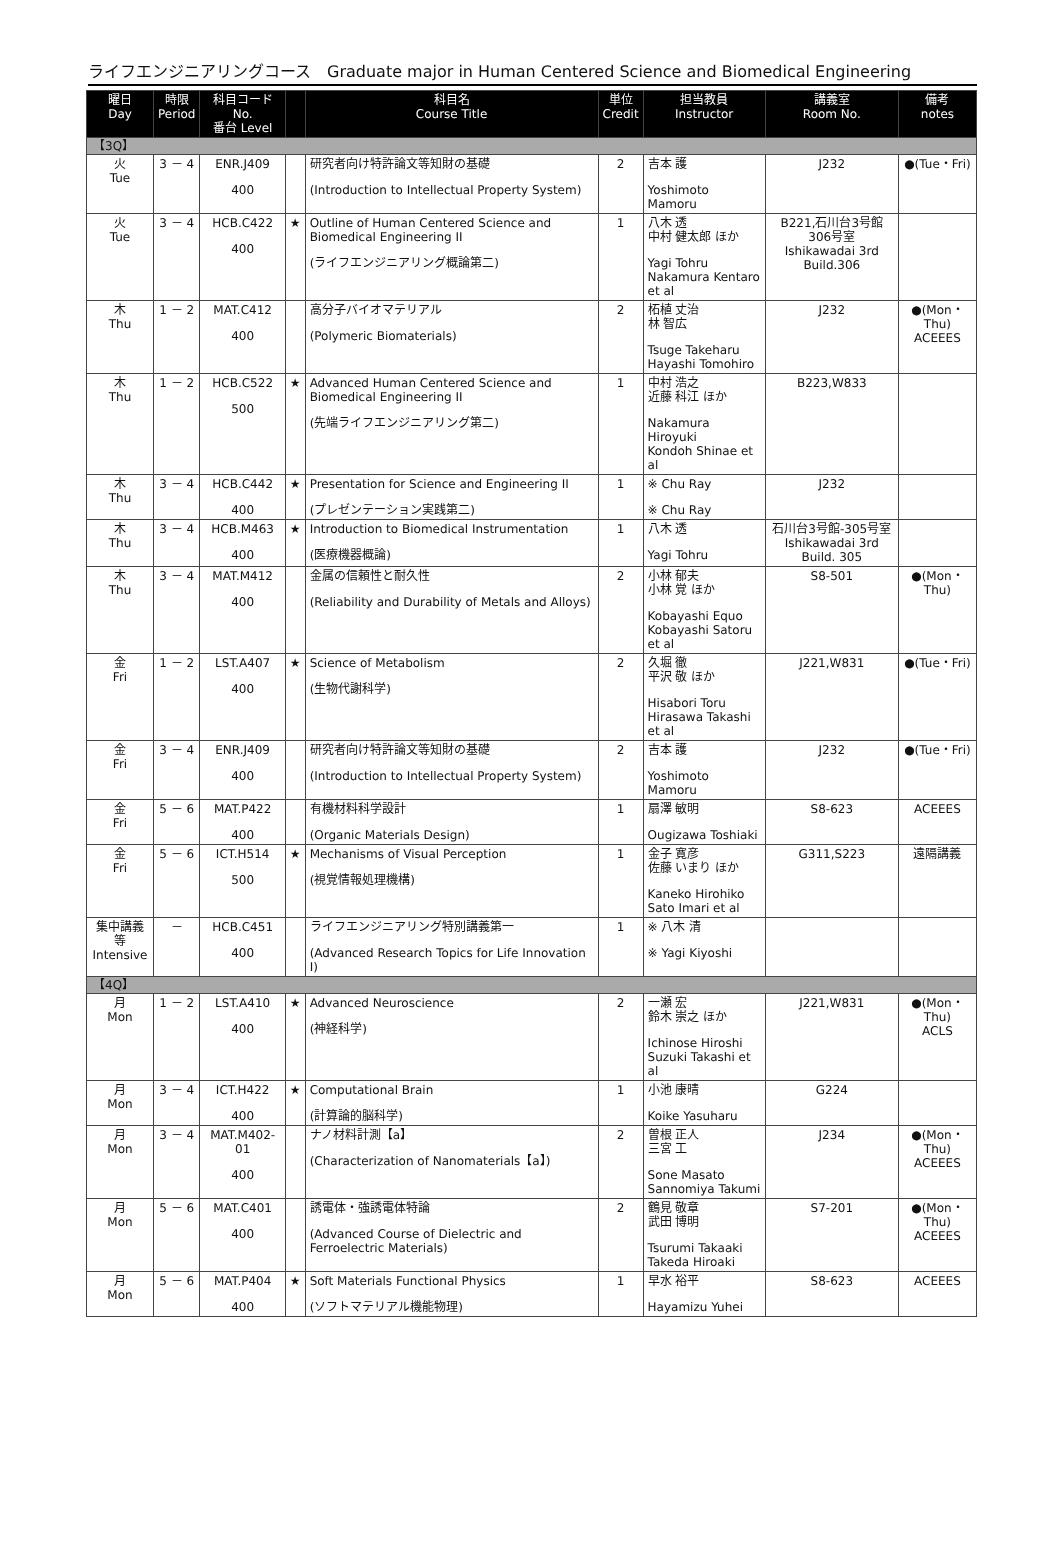ライフエンジニアリングコース　Graduate major in Human Centered Science and Biomedical Engineering
| 曜日 Day | 時限 Period | 科目コード No. 番台 Level | | 科目名 Course Title | 単位 Credit | 担当教員 Instructor | 講義室 Room No. | 備考 notes |
| --- | --- | --- | --- | --- | --- | --- | --- | --- |
| 【3Q】 | | | | | | | | |
| 火 Tue | 3 － 4 | ENR.J409 400 | | 研究者向け特許論文等知財の基礎 (Introduction to Intellectual Property System) | 2 | 吉本 護 Yoshimoto Mamoru | J232 | ●(Tue・Fri) |
| 火 Tue | 3 － 4 | HCB.C422 400 | ★ | Outline of Human Centered Science and Biomedical Engineering II (ライフエンジニアリング概論第二) | 1 | 八木 透 中村 健太郎 ほか Yagi Tohru Nakamura Kentaro et al | B221,石川台3号館306号室 Ishikawadai 3rd Build.306 | |
| 木 Thu | 1 － 2 | MAT.C412 400 | | 高分子バイオマテリアル (Polymeric Biomaterials) | 2 | 柘植 丈治 林 智広 Tsuge Takeharu Hayashi Tomohiro | J232 | ●(Mon・Thu) ACEEES |
| 木 Thu | 1 － 2 | HCB.C522 500 | ★ | Advanced Human Centered Science and Biomedical Engineering II (先端ライフエンジニアリング第二) | 1 | 中村 浩之 近藤 科江 ほか Nakamura Hiroyuki Kondoh Shinae et al | B223,W833 | |
| 木 Thu | 3 － 4 | HCB.C442 400 | ★ | Presentation for Science and Engineering II (プレゼンテーション実践第二) | 1 | ※ Chu Ray ※ Chu Ray | J232 | |
| 木 Thu | 3 － 4 | HCB.M463 400 | ★ | Introduction to Biomedical Instrumentation (医療機器概論) | 1 | 八木 透 Yagi Tohru | 石川台3号館-305号室 Ishikawadai 3rd Build. 305 | |
| 木 Thu | 3 － 4 | MAT.M412 400 | | 金属の信頼性と耐久性 (Reliability and Durability of Metals and Alloys) | 2 | 小林 郁夫 小林 覚 ほか Kobayashi Equo Kobayashi Satoru et al | S8-501 | ●(Mon・Thu) |
| 金 Fri | 1 － 2 | LST.A407 400 | ★ | Science of Metabolism (生物代謝科学) | 2 | 久堀 徹 平沢 敬 ほか Hisabori Toru Hirasawa Takashi et al | J221,W831 | ●(Tue・Fri) |
| 金 Fri | 3 － 4 | ENR.J409 400 | | 研究者向け特許論文等知財の基礎 (Introduction to Intellectual Property System) | 2 | 吉本 護 Yoshimoto Mamoru | J232 | ●(Tue・Fri) |
| 金 Fri | 5 － 6 | MAT.P422 400 | | 有機材料科学設計 (Organic Materials Design) | 1 | 扇澤 敏明 Ougizawa Toshiaki | S8-623 | ACEEES |
| 金 Fri | 5 － 6 | ICT.H514 500 | ★ | Mechanisms of Visual Perception (視覚情報処理機構) | 1 | 金子 寛彦 佐藤 いまり ほか Kaneko Hirohiko Sato Imari et al | G311,S223 | 遠隔講義 |
| 集中講義等 Intensive | － | HCB.C451 400 | | ライフエンジニアリング特別講義第一 (Advanced Research Topics for Life Innovation I) | 1 | ※ 八木 清 ※ Yagi Kiyoshi | | |
| 【4Q】 | | | | | | | | |
| 月 Mon | 1 － 2 | LST.A410 400 | ★ | Advanced Neuroscience (神経科学) | 2 | 一瀬 宏 鈴木 崇之 ほか Ichinose Hiroshi Suzuki Takashi et al | J221,W831 | ●(Mon・Thu) ACLS |
| 月 Mon | 3 － 4 | ICT.H422 400 | ★ | Computational Brain (計算論的脳科学) | 1 | 小池 康晴 Koike Yasuharu | G224 | |
| 月 Mon | 3 － 4 | MAT.M402-01 400 | | ナノ材料計測【a】 (Characterization of Nanomaterials【a】) | 2 | 曽根 正人 三宮 工 Sone Masato Sannomiya Takumi | J234 | ●(Mon・Thu) ACEEES |
| 月 Mon | 5 － 6 | MAT.C401 400 | | 誘電体・強誘電体特論 (Advanced Course of Dielectric and Ferroelectric Materials) | 2 | 鶴見 敬章 武田 博明 Tsurumi Takaaki Takeda Hiroaki | S7-201 | ●(Mon・Thu) ACEEES |
| 月 Mon | 5 － 6 | MAT.P404 400 | ★ | Soft Materials Functional Physics (ソフトマテリアル機能物理) | 1 | 早水 裕平 Hayamizu Yuhei | S8-623 | ACEEES |